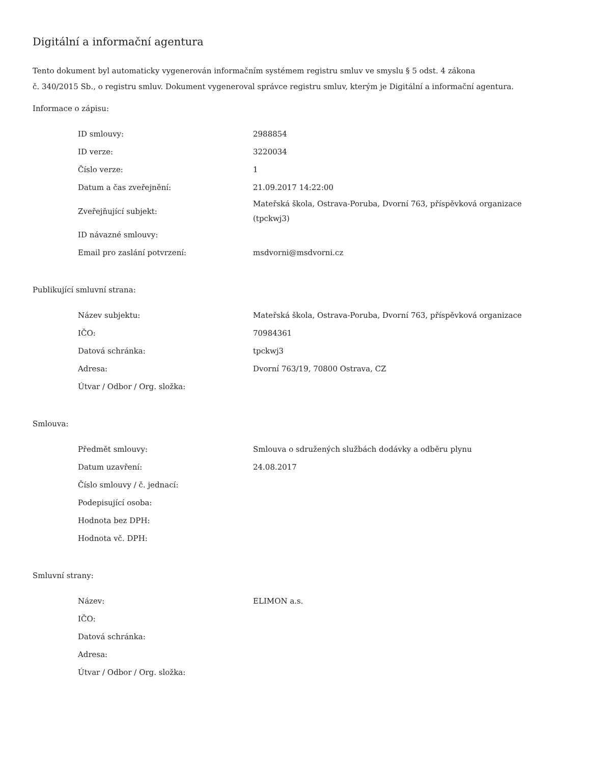Digitální a informační agentura
Tento dokument byl automaticky vygenerován informačním systémem registru smluv ve smyslu § 5 odst. 4 zákona
č. 340/2015 Sb., o registru smluv. Dokument vygeneroval správce registru smluv, kterým je Digitální a informační agentura.
Informace o zápisu:
| ID smlouvy: | 2988854 |
| ID verze: | 3220034 |
| Číslo verze: | 1 |
| Datum a čas zveřejnění: | 21.09.2017 14:22:00 |
| Zveřejňující subjekt: | Mateřská škola, Ostrava-Poruba, Dvorní 763, příspěvková organizace (tpckwj3) |
| ID návazné smlouvy: | |
| Email pro zaslání potvrzení: | msdvorni@msdvorni.cz |
Publikující smluvní strana:
| Název subjektu: | Mateřská škola, Ostrava-Poruba, Dvorní 763, příspěvková organizace |
| IČO: | 70984361 |
| Datová schránka: | tpckwj3 |
| Adresa: | Dvorní 763/19, 70800 Ostrava, CZ |
| Útvar / Odbor / Org. složka: | |
Smlouva:
| Předmět smlouvy: | Smlouva o sdružených službách dodávky a odběru plynu |
| Datum uzavření: | 24.08.2017 |
| Číslo smlouvy / č. jednací: | |
| Podepisující osoba: | |
| Hodnota bez DPH: | |
| Hodnota vč. DPH: | |
Smluvní strany:
| Název: | ELIMON a.s. |
| IČO: | |
| Datová schránka: | |
| Adresa: | |
| Útvar / Odbor / Org. složka: | |